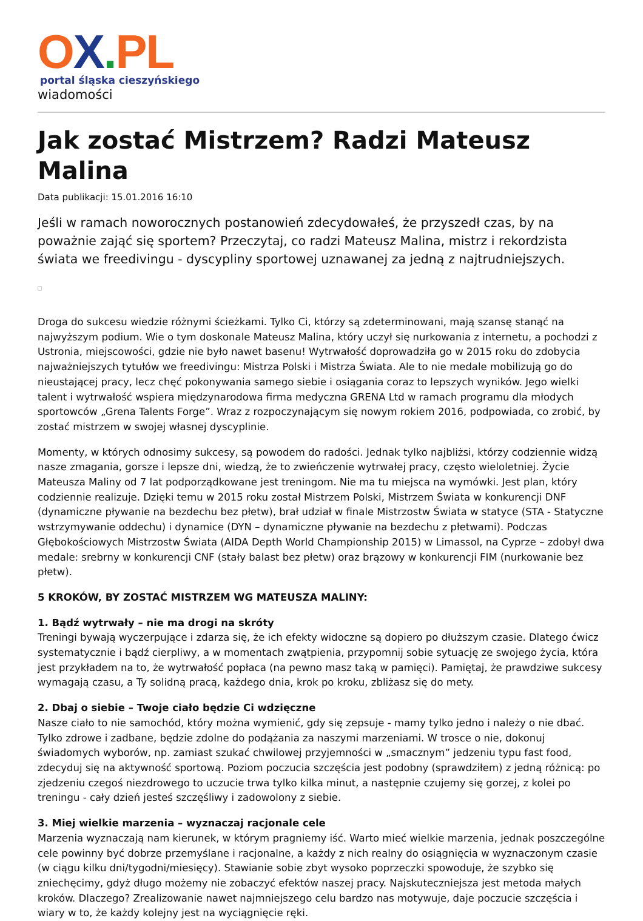OX. PL
portal śląska cieszyńskiego
wiadomości
Jak zostać Mistrzem? Radzi Mateusz Malina
Data publikacji: 15.01.2016 16:10
Jeśli w ramach noworocznych postanowień zdecydowałeś, że przyszedł czas, by na poważnie zająć się sportem? Przeczytaj, co radzi Mateusz Malina, mistrz i rekordzista świata we freedivingu - dyscypliny sportowej uznawanej za jedną z najtrudniejszych.
Droga do sukcesu wiedzie różnymi ścieżkami. Tylko Ci, którzy są zdeterminowani, mają szansę stanąć na najwyższym podium. Wie o tym doskonale Mateusz Malina, który uczył się nurkowania z internetu, a pochodzi z Ustronia, miejscowości, gdzie nie było nawet basenu! Wytrwałość doprowadziła go w 2015 roku do zdobycia najważniejszych tytułów we freedivingu: Mistrza Polski i Mistrza Świata. Ale to nie medale mobilizują go do nieustającej pracy, lecz chęć pokonywania samego siebie i osiągania coraz to lepszych wyników. Jego wielki talent i wytrwałość wspiera międzynarodowa firma medyczna GRENA Ltd w ramach programu dla młodych sportowców „Grena Talents Forge”. Wraz z rozpoczynającym się nowym rokiem 2016, podpowiada, co zrobić, by zostać mistrzem w swojej własnej dyscyplinie.
Momenty, w których odnosimy sukcesy, są powodem do radości. Jednak tylko najbliżsi, którzy codziennie widzą nasze zmagania, gorsze i lepsze dni, wiedzą, że to zwieńczenie wytrwałej pracy, często wieloletniej. Życie Mateusza Maliny od 7 lat podporządkowane jest treningom. Nie ma tu miejsca na wymówki. Jest plan, który codziennie realizuje. Dzięki temu w 2015 roku został Mistrzem Polski, Mistrzem Świata w konkurencji DNF (dynamiczne pływanie na bezdechu bez płetw), brał udział w finale Mistrzostw Świata w statyce (STA - Statyczne wstrzymywanie oddechu) i dynamice (DYN – dynamiczne pływanie na bezdechu z płetwami). Podczas Głębokościowych Mistrzostw Świata (AIDA Depth World Championship 2015) w Limassol, na Cyprze – zdobył dwa medale: srebrny w konkurencji CNF (stały balast bez płetw) oraz brązowy w konkurencji FIM (nurkowanie bez płetw).
5 KROKÓW, BY ZOSTAĆ MISTRZEM WG MATEUSZA MALINY:
1. Bądź wytrwały – nie ma drogi na skróty
Treningi bywają wyczerpujące i zdarza się, że ich efekty widoczne są dopiero po dłuższym czasie. Dlatego ćwicz systematycznie i bądź cierpliwy, a w momentach zwątpienia, przypomnij sobie sytuację ze swojego życia, która jest przykładem na to, że wytrwałość popłaca (na pewno masz taką w pamięci). Pamiętaj, że prawdziwe sukcesy wymagają czasu, a Ty solidną pracą, każdego dnia, krok po kroku, zbliżasz się do mety.
2. Dbaj o siebie – Twoje ciało będzie Ci wdzięczne
Nasze ciało to nie samochód, który można wymienić, gdy się zepsuje - mamy tylko jedno i należy o nie dbać. Tylko zdrowe i zadbane, będzie zdolne do podążania za naszymi marzeniami. W trosce o nie, dokonuj świadomych wyborów, np. zamiast szukać chwilowej przyjemności w „smacznym” jedzeniu typu fast food, zdecyduj się na aktywność sportową. Poziom poczucia szczęścia jest podobny (sprawdziłem) z jedną różnicą: po zjedzeniu czegoś niezdrowego to uczucie trwa tylko kilka minut, a następnie czujemy się gorzej, z kolei po treningu - cały dzień jesteś szczęśliwy i zadowolony z siebie.
3. Miej wielkie marzenia – wyznaczaj racjonale cele
Marzenia wyznaczają nam kierunek, w którym pragniemy iść. Warto mieć wielkie marzenia, jednak poszczególne cele powinny być dobrze przemyślane i racjonalne, a każdy z nich realny do osiągnięcia w wyznaczonym czasie (w ciągu kilku dni/tygodni/miesięcy). Stawianie sobie zbyt wysoko poprzeczki spowoduje, że szybko się zniechęcimy, gdyż długo możemy nie zobaczyć efektów naszej pracy. Najskuteczniejsza jest metoda małych kroków. Dlaczego? Zrealizowanie nawet najmniejszego celu bardzo nas motywuje, daje poczucie szczęścia i wiary w to, że każdy kolejny jest na wyciągnięcie ręki.